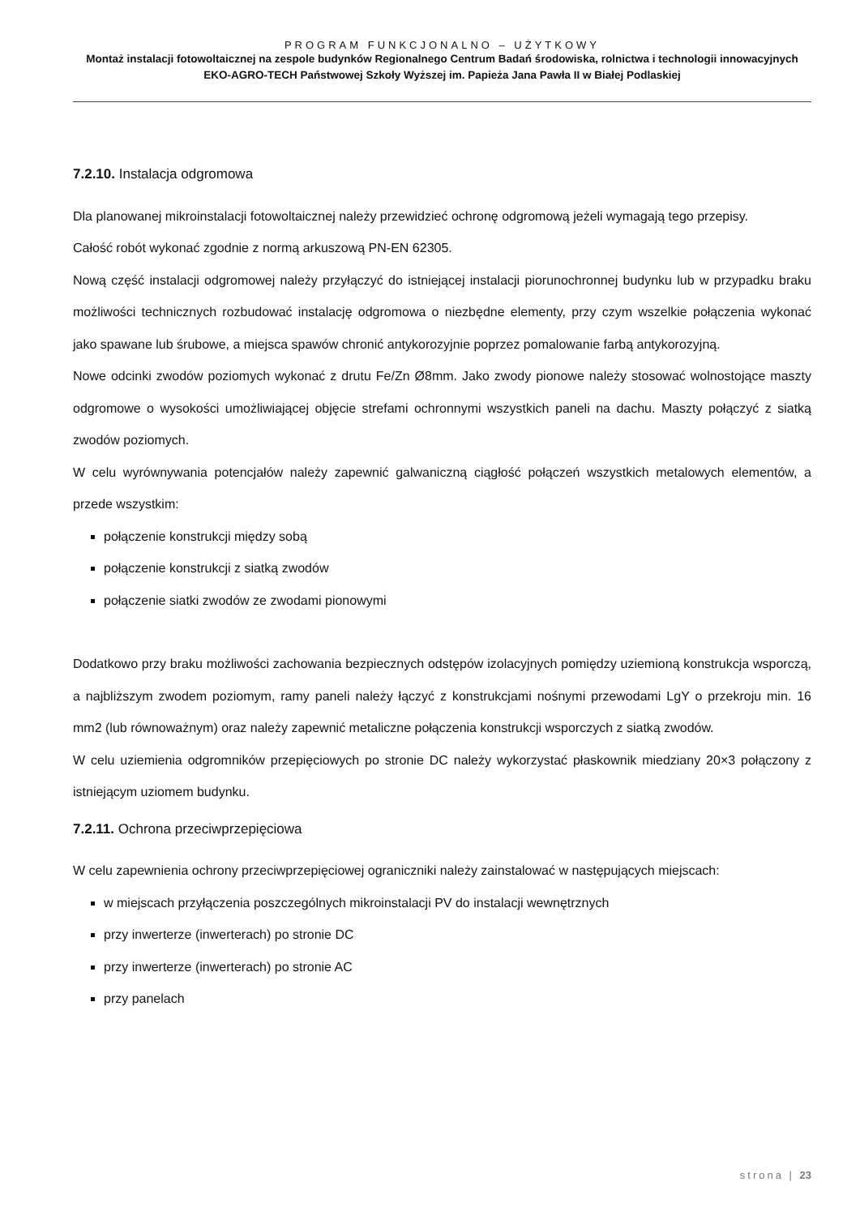PROGRAM FUNKCJONALNO – UŻYTKOWY
Montaż instalacji fotowoltaicznej na zespole budynków Regionalnego Centrum Badań środowiska, rolnictwa i technologii innowacyjnych EKO-AGRO-TECH Państwowej Szkoły Wyższej im. Papieża Jana Pawła II w Białej Podlaskiej
7.2.10. Instalacja odgromowa
Dla planowanej mikroinstalacji fotowoltaicznej należy przewidzieć ochronę odgromową jeżeli wymagają tego przepisy.
Całość robót wykonać zgodnie z normą arkuszową PN-EN 62305.
Nową część instalacji odgromowej należy przyłączyć do istniejącej instalacji piorunochronnej budynku lub w przypadku braku możliwości technicznych rozbudować instalację odgromowa o niezbędne elementy, przy czym wszelkie połączenia wykonać jako spawane lub śrubowe, a miejsca spawów chronić antykorozyjnie poprzez pomalowanie farbą antykorozyjną.
Nowe odcinki zwodów poziomych wykonać z drutu Fe/Zn Ø8mm. Jako zwody pionowe należy stosować wolnostojące maszty odgromowe o wysokości umożliwiającej objęcie strefami ochronnymi wszystkich paneli na dachu. Maszty połączyć z siatką zwodów poziomych.
W celu wyrównywania potencjałów należy zapewnić galwaniczną ciągłość połączeń wszystkich metalowych elementów, a przede wszystkim:
połączenie konstrukcji między sobą
połączenie konstrukcji z siatką zwodów
połączenie siatki zwodów ze zwodami pionowymi
Dodatkowo przy braku możliwości zachowania bezpiecznych odstępów izolacyjnych pomiędzy uziemioną konstrukcja wsporczą, a najbliższym zwodem poziomym, ramy paneli należy łączyć z konstrukcjami nośnymi przewodami LgY o przekroju min. 16 mm2 (lub równoważnym) oraz należy zapewnić metaliczne połączenia konstrukcji wsporczych z siatką zwodów.
W celu uziemienia odgromników przepięciowych po stronie DC należy wykorzystać płaskownik miedziany 20×3 połączony z istniejącym uziomem budynku.
7.2.11. Ochrona przeciwprzepięciowa
W celu zapewnienia ochrony przeciwprzepięciowej ograniczniki należy zainstalować w następujących miejscach:
w miejscach przyłączenia poszczególnych mikroinstalacji PV do instalacji wewnętrznych
przy inwerterze (inwerterach) po stronie DC
przy inwerterze (inwerterach) po stronie AC
przy panelach
strona | 23